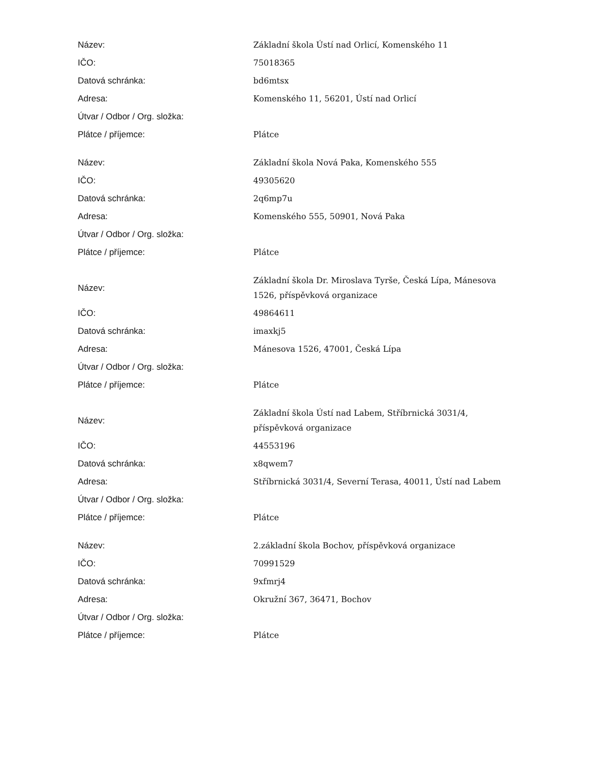| Název: | Základní škola Ústí nad Orlicí, Komenského 11 |
| IČO: | 75018365 |
| Datová schránka: | bd6mtsx |
| Adresa: | Komenského 11, 56201, Ústí nad Orlicí |
| Útvar / Odbor / Org. složka: | |
| Plátce / příjemce: | Plátce |
| Název: | Základní škola Nová Paka, Komenského 555 |
| IČO: | 49305620 |
| Datová schránka: | 2q6mp7u |
| Adresa: | Komenského 555, 50901, Nová Paka |
| Útvar / Odbor / Org. složka: | |
| Plátce / příjemce: | Plátce |
| Název: | Základní škola Dr. Miroslava Tyrše, Česká Lípa, Mánesova 1526, příspěvková organizace |
| IČO: | 49864611 |
| Datová schránka: | imaxkj5 |
| Adresa: | Mánesova 1526, 47001, Česká Lípa |
| Útvar / Odbor / Org. složka: | |
| Plátce / příjemce: | Plátce |
| Název: | Základní škola Ústí nad Labem, Stříbrnická 3031/4, příspěvková organizace |
| IČO: | 44553196 |
| Datová schránka: | x8qwem7 |
| Adresa: | Stříbrnická 3031/4, Severní Terasa, 40011, Ústí nad Labem |
| Útvar / Odbor / Org. složka: | |
| Plátce / příjemce: | Plátce |
| Název: | 2.základní škola Bochov, příspěvková organizace |
| IČO: | 70991529 |
| Datová schránka: | 9xfmrj4 |
| Adresa: | Okružní 367, 36471, Bochov |
| Útvar / Odbor / Org. složka: | |
| Plátce / příjemce: | Plátce |